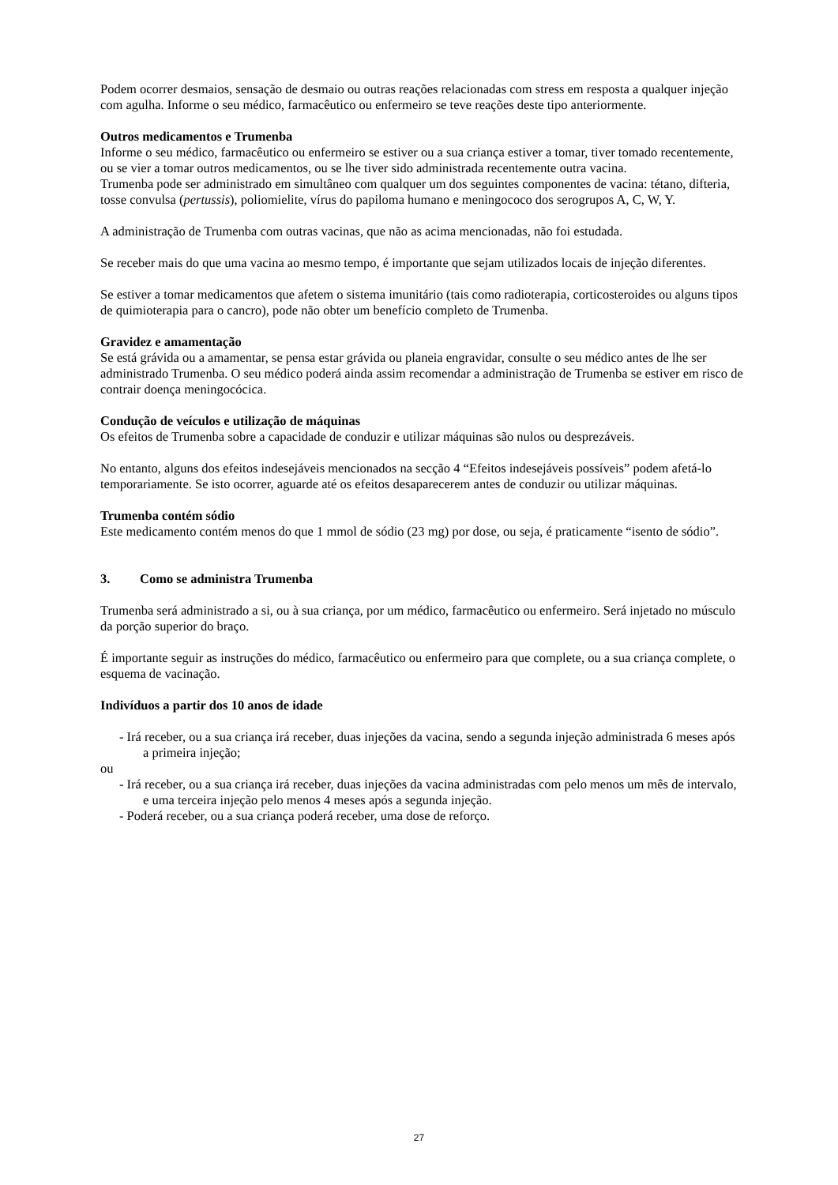Podem ocorrer desmaios, sensação de desmaio ou outras reações relacionadas com stress em resposta a qualquer injeção com agulha. Informe o seu médico, farmacêutico ou enfermeiro se teve reações deste tipo anteriormente.
Outros medicamentos e Trumenba
Informe o seu médico, farmacêutico ou enfermeiro se estiver ou a sua criança estiver a tomar, tiver tomado recentemente, ou se vier a tomar outros medicamentos, ou se lhe tiver sido administrada recentemente outra vacina.
Trumenba pode ser administrado em simultâneo com qualquer um dos seguintes componentes de vacina: tétano, difteria, tosse convulsa (pertussis), poliomielite, vírus do papiloma humano e meningococo dos serogrupos A, C, W, Y.
A administração de Trumenba com outras vacinas, que não as acima mencionadas, não foi estudada.
Se receber mais do que uma vacina ao mesmo tempo, é importante que sejam utilizados locais de injeção diferentes.
Se estiver a tomar medicamentos que afetem o sistema imunitário (tais como radioterapia, corticosteroides ou alguns tipos de quimioterapia para o cancro), pode não obter um benefício completo de Trumenba.
Gravidez e amamentação
Se está grávida ou a amamentar, se pensa estar grávida ou planeia engravidar, consulte o seu médico antes de lhe ser administrado Trumenba. O seu médico poderá ainda assim recomendar a administração de Trumenba se estiver em risco de contrair doença meningocócica.
Condução de veículos e utilização de máquinas
Os efeitos de Trumenba sobre a capacidade de conduzir e utilizar máquinas são nulos ou desprezáveis.
No entanto, alguns dos efeitos indesejáveis mencionados na secção 4 “Efeitos indesejáveis possíveis” podem afetá-lo temporariamente. Se isto ocorrer, aguarde até os efeitos desaparecerem antes de conduzir ou utilizar máquinas.
Trumenba contém sódio
Este medicamento contém menos do que 1 mmol de sódio (23 mg) por dose, ou seja, é praticamente “isento de sódio”.
3. Como se administra Trumenba
Trumenba será administrado a si, ou à sua criança, por um médico, farmacêutico ou enfermeiro. Será injetado no músculo da porção superior do braço.
É importante seguir as instruções do médico, farmacêutico ou enfermeiro para que complete, ou a sua criança complete, o esquema de vacinação.
Indivíduos a partir dos 10 anos de idade
- Irá receber, ou a sua criança irá receber, duas injeções da vacina, sendo a segunda injeção administrada 6 meses após a primeira injeção;
ou
- Irá receber, ou a sua criança irá receber, duas injeções da vacina administradas com pelo menos um mês de intervalo, e uma terceira injeção pelo menos 4 meses após a segunda injeção.
- Poderá receber, ou a sua criança poderá receber, uma dose de reforço.
27